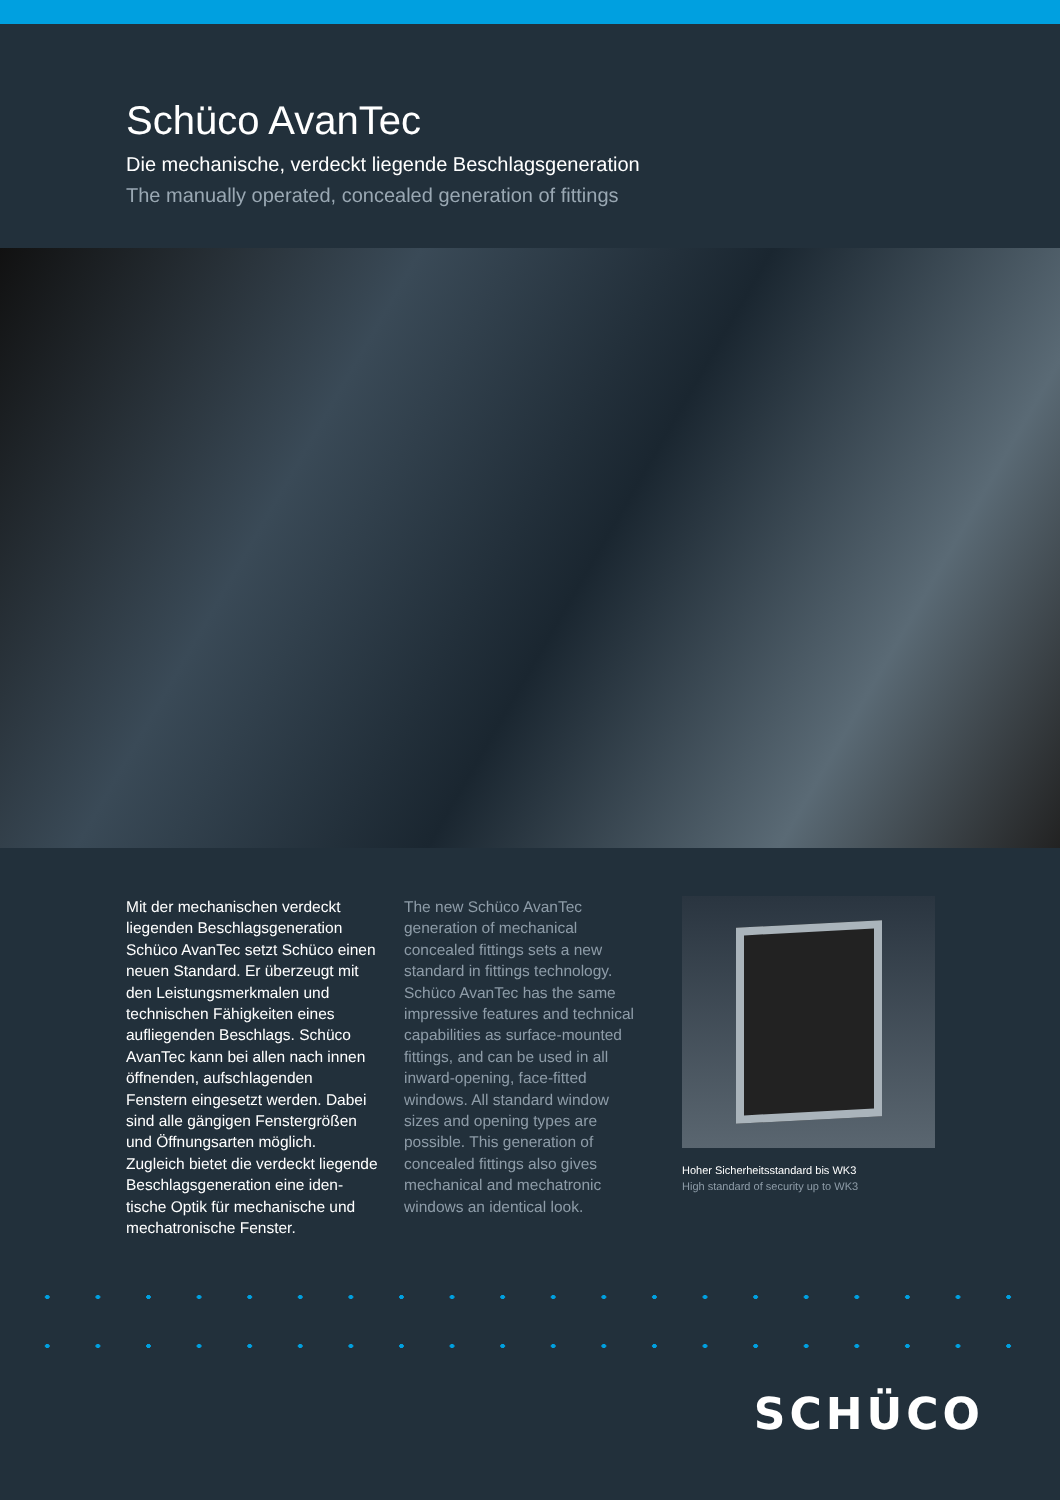Schüco AvanTec
Die mechanische, verdeckt liegende Beschlagsgeneration
The manually operated, concealed generation of fittings
Mit der mechanischen verdeckt liegenden Beschlagsgeneration Schüco AvanTec setzt Schüco einen neuen Standard. Er über­zeugt mit den Leistungsmerk­malen und technischen Fähig­keiten eines aufliegenden Be­schlags. Schüco AvanTec kann bei allen nach innen öffnenden, aufschlagenden Fenstern ein­gesetzt werden. Dabei sind alle gängigen Fenstergrößen und Öffnungsarten möglich. Zugleich bietet die verdeckt liegende Beschlagsgeneration eine iden­tische Optik für mechanische und mechatronische Fenster.
The new Schüco AvanTec generation of mechanical concealed fittings sets a new standard in fittings technology. Schüco AvanTec has the same impressive features and technical capabilities as surface-mounted fittings, and can be used in all inward-opening, face-fitted windows. All standard window sizes and opening types are possible. This generation of concealed fittings also gives mechanical and mechatronic windows an identical look.
Hoher Sicherheitsstandard bis WK3
High standard of security up to WK3
SCHÜCO